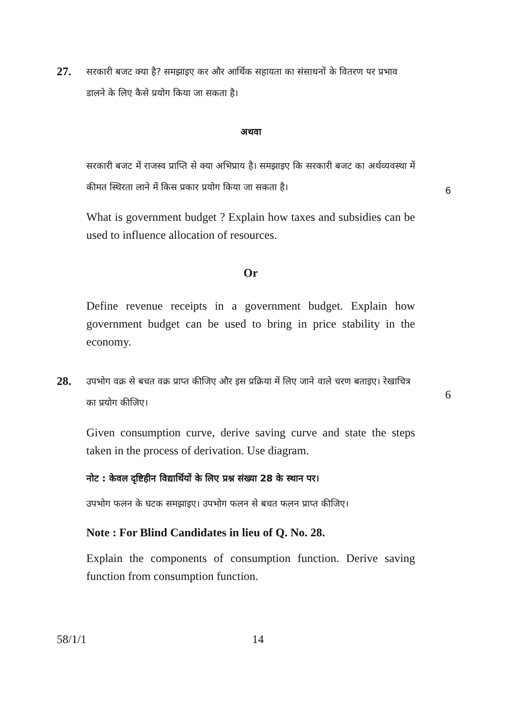27.
सरकारी बजट क्या है? समझाइए कर और आर्थिक सहायता का संसाधनों के वितरण पर प्रभाव डालने के लिए कैसे प्रयोग किया जा सकता है।
अथवा
सरकारी बजट में राजस्व प्राप्ति से क्या अभिप्राय है। समझाइए कि सरकारी बजट का अर्थव्यवस्था में कीमत स्थिरता लाने में किस प्रकार प्रयोग किया जा सकता है।
6
What is government budget ? Explain how taxes and subsidies can be used to influence allocation of resources.
Or
Define revenue receipts in a government budget. Explain how government budget can be used to bring in price stability in the economy.
28.
उपभोग वक्र से बचत वक्र प्राप्त कीजिए और इस प्रक्रिया में लिए जाने वाले चरण बताइए। रेखाचित्र का प्रयोग कीजिए।
6
Given consumption curve, derive saving curve and state the steps taken in the process of derivation. Use diagram.
नोट : केवल दृष्टिहीन विद्यार्थियों के लिए प्रश्न संख्या 28 के स्थान पर।
उपभोग फलन के घटक समझाइए। उपभोग फलन से बचत फलन प्राप्त कीजिए।
Note : For Blind Candidates in lieu of Q. No. 28.
Explain the components of consumption function. Derive saving function from consumption function.
58/1/1 14